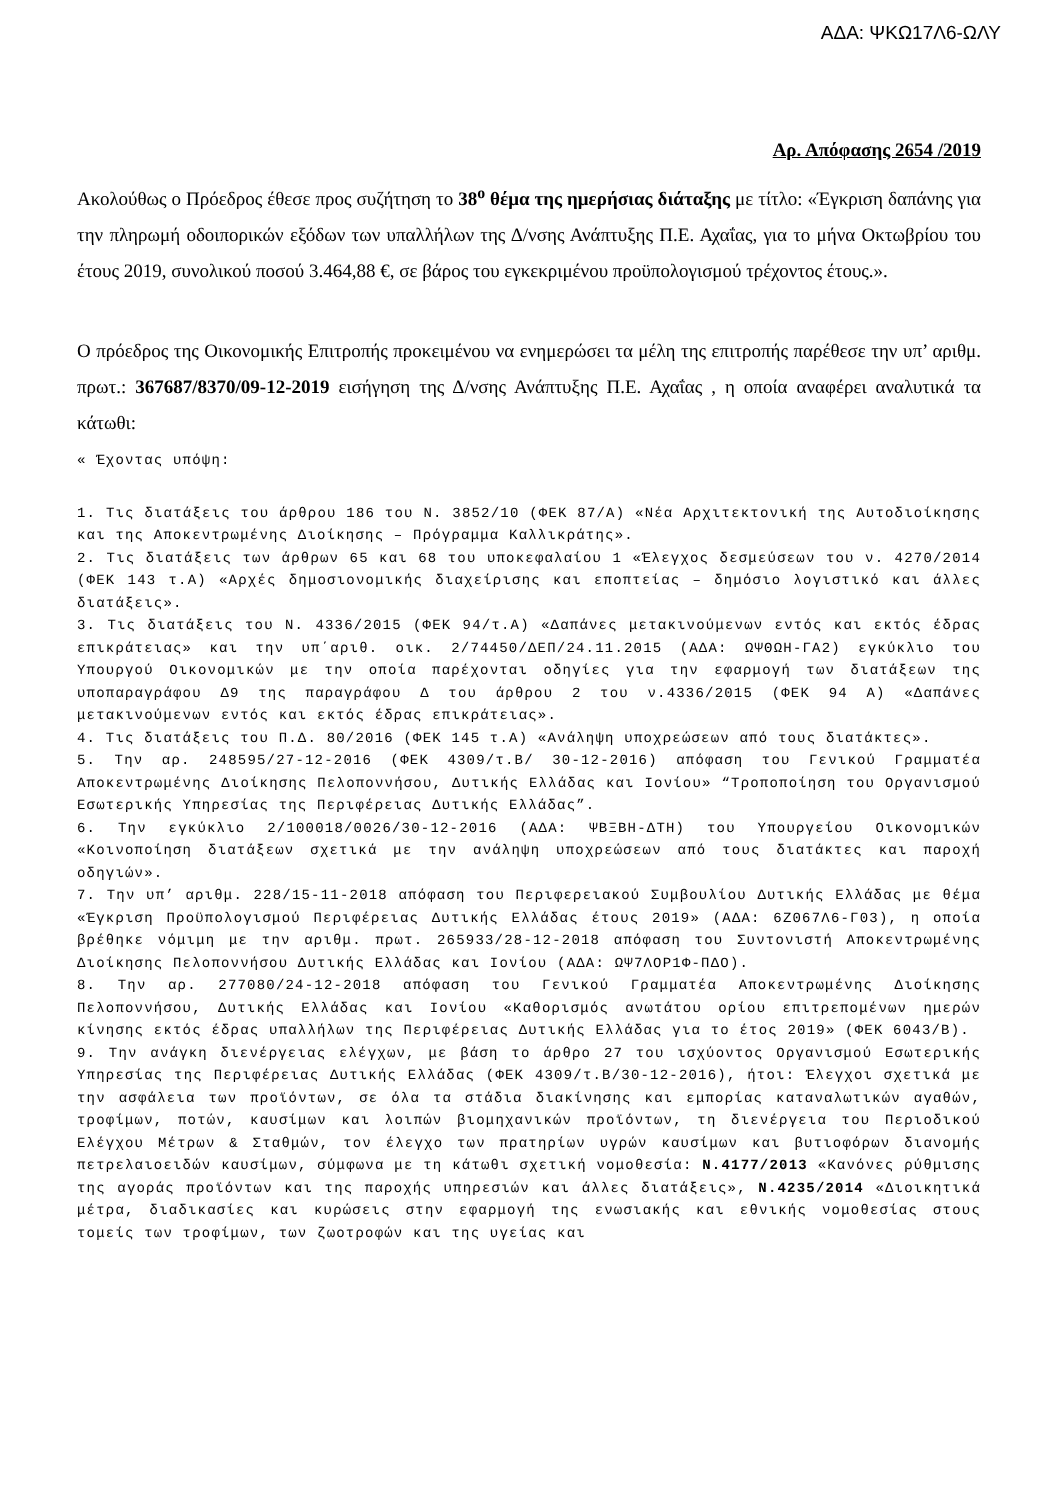ΑΔΑ: ΨΚΩ17Λ6-ΩΛΥ
Αρ. Απόφασης 2654 /2019
Ακολούθως ο Πρόεδρος έθεσε προς συζήτηση το 38<sup>ο</sup> θέμα της ημερήσιας διάταξης με τίτλο: «Έγκριση δαπάνης για την πληρωμή οδοιπορικών εξόδων των υπαλλήλων της Δ/νσης Ανάπτυξης Π.Ε. Αχαΐας, για το μήνα Οκτωβρίου του έτους 2019, συνολικού ποσού 3.464,88 €, σε βάρος του εγκεκριμένου προϋπολογισμού τρέχοντος έτους.».
Ο πρόεδρος της Οικονομικής Επιτροπής προκειμένου να ενημερώσει τα μέλη της επιτροπής παρέθεσε την υπ’ αριθμ. πρωτ.: 367687/8370/09-12-2019 εισήγηση της Δ/νσης Ανάπτυξης Π.Ε. Αχαΐας , η οποία αναφέρει αναλυτικά τα κάτωθι:
« Έχοντας υπόψη:
1. Τις διατάξεις του άρθρου 186 του Ν. 3852/10 (ΦΕΚ 87/Α) «Νέα Αρχιτεκτονική της Αυτοδιοίκησης και της Αποκεντρωμένης Διοίκησης – Πρόγραμμα Καλλικράτης».
2. Τις διατάξεις των άρθρων 65 και 68 του υποκεφαλαίου 1 «Έλεγχος δεσμεύσεων του ν. 4270/2014 (ΦΕΚ 143 τ.Α) «Αρχές δημοσιονομικής διαχείρισης και εποπτείας – δημόσιο λογιστικό και άλλες διατάξεις».
3. Τις διατάξεις του Ν. 4336/2015 (ΦΕΚ 94/τ.Α) «Δαπάνες μετακινούμενων εντός και εκτός έδρας επικράτειας» και την υπ΄αριθ. οικ. 2/74450/ΔΕΠ/24.11.2015 (ΑΔΑ: ΩΨΘΩΗ-ΓΑ2) εγκύκλιο του Υπουργού Οικονομικών με την οποία παρέχονται οδηγίες για την εφαρμογή των διατάξεων της υποπαραγράφου Δ9 της παραγράφου Δ του άρθρου 2 του ν.4336/2015 (ΦΕΚ 94 Α) «Δαπάνες μετακινούμενων εντός και εκτός έδρας επικράτειας».
4. Τις διατάξεις του Π.Δ. 80/2016 (ΦΕΚ 145 τ.Α) «Ανάληψη υποχρεώσεων από τους διατάκτες».
5. Την αρ. 248595/27-12-2016 (ΦΕΚ 4309/τ.Β/ 30-12-2016) απόφαση του Γενικού Γραμματέα Αποκεντρωμένης Διοίκησης Πελοποννήσου, Δυτικής Ελλάδας και Ιονίου» “Τροποποίηση του Οργανισμού Εσωτερικής Υπηρεσίας της Περιφέρειας Δυτικής Ελλάδας”.
6. Την εγκύκλιο 2/100018/0026/30-12-2016 (ΑΔΑ: ΨΒΞΒΗ-ΔΤΗ) του Υπουργείου Οικονομικών «Κοινοποίηση διατάξεων σχετικά με την ανάληψη υποχρεώσεων από τους διατάκτες και παροχή οδηγιών».
7. Την υπ’ αριθμ. 228/15-11-2018 απόφαση του Περιφερειακού Συμβουλίου Δυτικής Ελλάδας με θέμα «Έγκριση Προϋπολογισμού Περιφέρειας Δυτικής Ελλάδας έτους 2019» (ΑΔΑ: 6Ζ067Λ6-Γ03), η οποία βρέθηκε νόμιμη με την αριθμ. πρωτ. 265933/28-12-2018 απόφαση του Συντονιστή Αποκεντρωμένης Διοίκησης Πελοποννήσου Δυτικής Ελλάδας και Ιονίου (ΑΔΑ: ΩΨ7ΛΟΡ1Φ-ΠΔΟ).
8. Την αρ. 277080/24-12-2018 απόφαση του Γενικού Γραμματέα Αποκεντρωμένης Διοίκησης Πελοποννήσου, Δυτικής Ελλάδας και Ιονίου «Καθορισμός ανωτάτου ορίου επιτρεπομένων ημερών κίνησης εκτός έδρας υπαλλήλων της Περιφέρειας Δυτικής Ελλάδας για το έτος 2019» (ΦΕΚ 6043/Β).
9. Την ανάγκη διενέργειας ελέγχων, με βάση το άρθρο 27 του ισχύοντος Οργανισμού Εσωτερικής Υπηρεσίας της Περιφέρειας Δυτικής Ελλάδας (ΦΕΚ 4309/τ.Β/30-12-2016), ήτοι: Έλεγχοι σχετικά με την ασφάλεια των προϊόντων, σε όλα τα στάδια διακίνησης και εμπορίας καταναλωτικών αγαθών, τροφίμων, ποτών, καυσίμων και λοιπών βιομηχανικών προϊόντων, τη διενέργεια του Περιοδικού Ελέγχου Μέτρων & Σταθμών, τον έλεγχο των πρατηρίων υγρών καυσίμων και βυτιοφόρων διανομής πετρελαιοειδών καυσίμων, σύμφωνα με τη κάτωθι σχετική νομοθεσία: Ν.4177/2013 «Κανόνες ρύθμισης της αγοράς προϊόντων και της παροχής υπηρεσιών και άλλες διατάξεις», Ν.4235/2014 «Διοικητικά μέτρα, διαδικασίες και κυρώσεις στην εφαρμογή της ενωσιακής και εθνικής νομοθεσίας στους τομείς των τροφίμων, των ζωοτροφών και της υγείας και